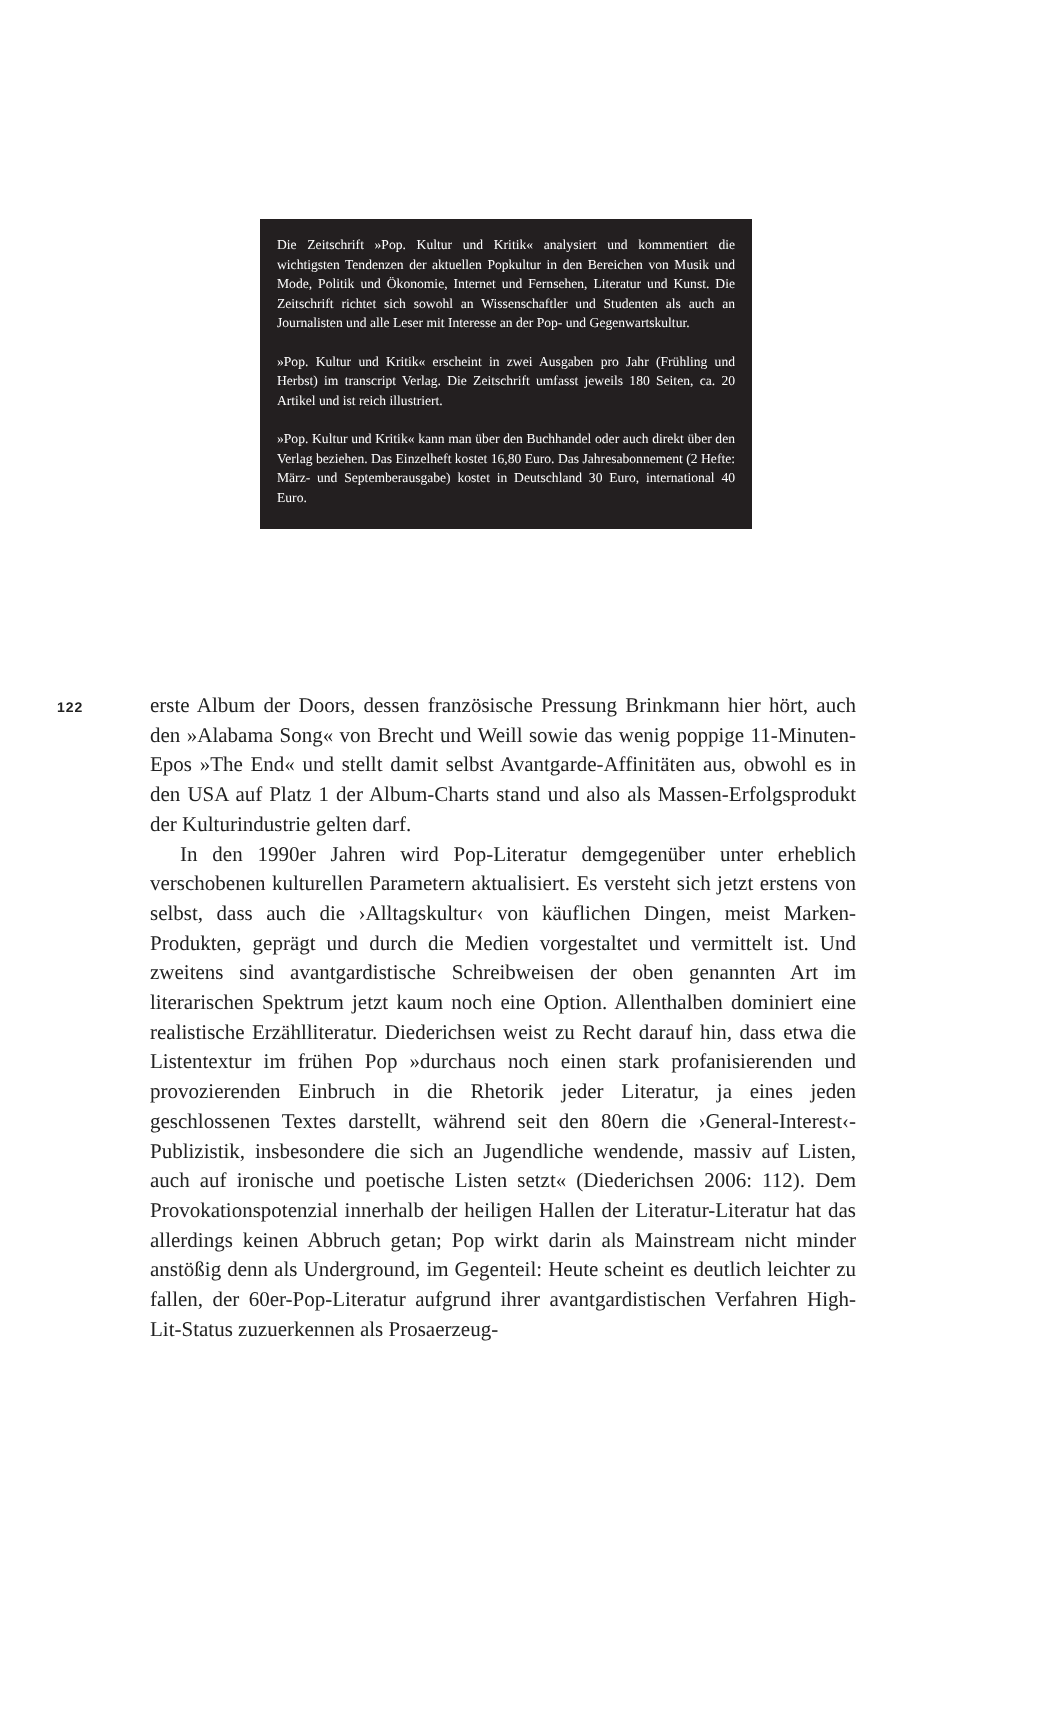Die Zeitschrift »Pop. Kultur und Kritik« analysiert und kommentiert die wichtigsten Tendenzen der aktuellen Popkultur in den Bereichen von Musik und Mode, Politik und Ökonomie, Internet und Fernsehen, Literatur und Kunst. Die Zeitschrift richtet sich sowohl an Wissenschaftler und Studenten als auch an Journalisten und alle Leser mit Interesse an der Pop- und Gegenwartskultur.
»Pop. Kultur und Kritik« erscheint in zwei Ausgaben pro Jahr (Frühling und Herbst) im transcript Verlag. Die Zeitschrift umfasst jeweils 180 Seiten, ca. 20 Artikel und ist reich illustriert.
»Pop. Kultur und Kritik« kann man über den Buchhandel oder auch direkt über den Verlag beziehen. Das Einzelheft kostet 16,80 Euro. Das Jahresabonnement (2 Hefte: März- und Septemberausgabe) kostet in Deutschland 30 Euro, international 40 Euro.
122
erste Album der Doors, dessen französische Pressung Brinkmann hier hört, auch den »Alabama Song« von Brecht und Weill sowie das wenig poppige 11-Minuten-Epos »The End« und stellt damit selbst Avantgarde-Affinitäten aus, obwohl es in den USA auf Platz 1 der Album-Charts stand und also als Massen-Erfolgsprodukt der Kulturindustrie gelten darf.
In den 1990er Jahren wird Pop-Literatur demgegenüber unter erheblich verschobenen kulturellen Parametern aktualisiert. Es versteht sich jetzt erstens von selbst, dass auch die ›Alltagskultur‹ von käuflichen Dingen, meist Marken-Produkten, geprägt und durch die Medien vorgestaltet und vermittelt ist. Und zweitens sind avantgardistische Schreibweisen der oben genannten Art im literarischen Spektrum jetzt kaum noch eine Option. Allenthalben dominiert eine realistische Erzählliteratur. Diederichsen weist zu Recht darauf hin, dass etwa die Listentextur im frühen Pop »durchaus noch einen stark profanisierenden und provozierenden Einbruch in die Rhetorik jeder Literatur, ja eines jeden geschlossenen Textes darstellt, während seit den 80ern die ›General-Interest‹-Publizistik, insbesondere die sich an Jugendliche wendende, massiv auf Listen, auch auf ironische und poetische Listen setzt« (Diederichsen 2006: 112). Dem Provokationspotenzial innerhalb der heiligen Hallen der Literatur-Literatur hat das allerdings keinen Abbruch getan; Pop wirkt darin als Mainstream nicht minder anstößig denn als Underground, im Gegenteil: Heute scheint es deutlich leichter zu fallen, der 60er-Pop-Literatur aufgrund ihrer avantgardistischen Verfahren High-Lit-Status zuzuerkennen als Prosaerzeug-